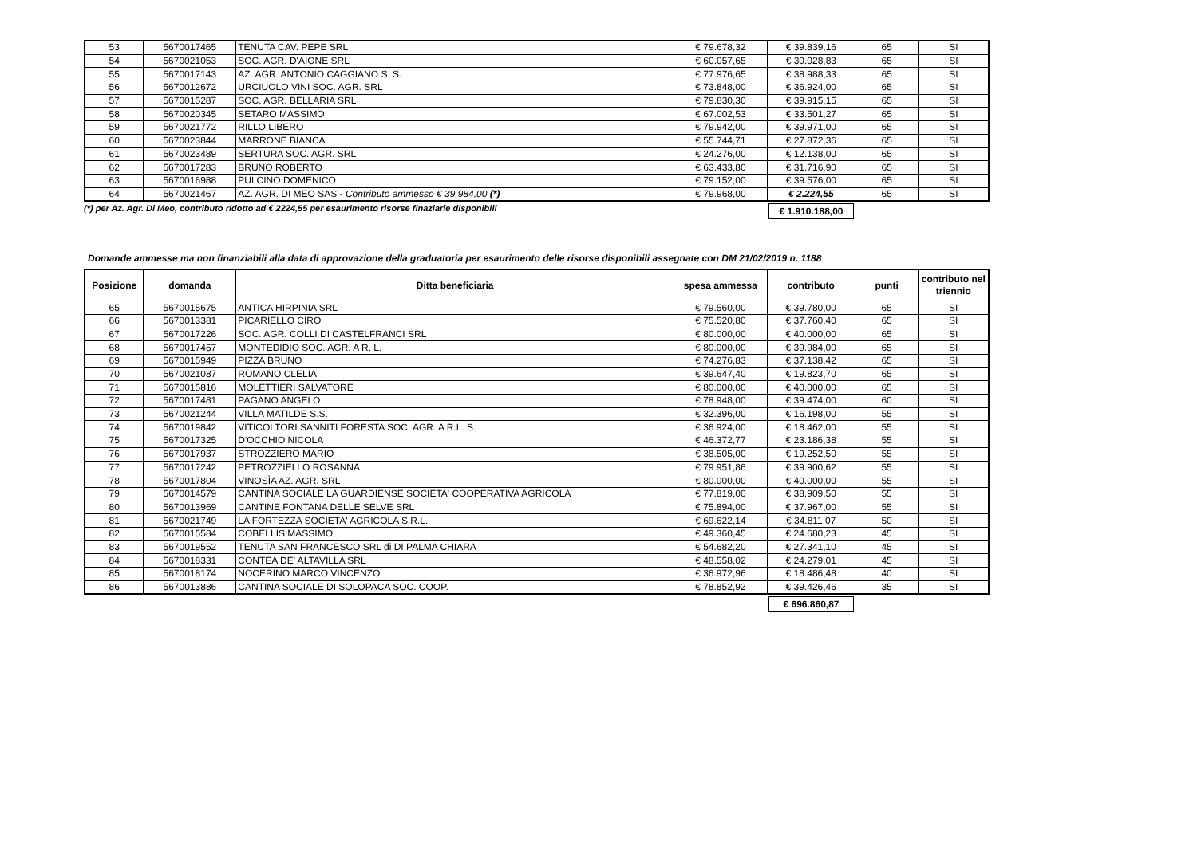| 53 | 5670017465 | TENUTA CAV. PEPE SRL | € 79.678,32 | € 39.839,16 | 65 | SI |
| 54 | 5670021053 | SOC. AGR. D'AIONE SRL | € 60.057,65 | € 30.028,83 | 65 | SI |
| 55 | 5670017143 | AZ. AGR. ANTONIO CAGGIANO S. S. | € 77.976,65 | € 38.988,33 | 65 | SI |
| 56 | 5670012672 | URCIUOLO VINI SOC. AGR. SRL | € 73.848,00 | € 36.924,00 | 65 | SI |
| 57 | 5670015287 | SOC. AGR. BELLARIA SRL | € 79.830,30 | € 39.915,15 | 65 | SI |
| 58 | 5670020345 | SETARO MASSIMO | € 67.002,53 | € 33.501,27 | 65 | SI |
| 59 | 5670021772 | RILLO LIBERO | € 79.942,00 | € 39.971,00 | 65 | SI |
| 60 | 5670023844 | MARRONE BIANCA | € 55.744,71 | € 27.872,36 | 65 | SI |
| 61 | 5670023489 | SERTURA SOC. AGR. SRL | € 24.276,00 | € 12.138,00 | 65 | SI |
| 62 | 5670017283 | BRUNO ROBERTO | € 63.433,80 | € 31.716,90 | 65 | SI |
| 63 | 5670016988 | PULCINO DOMENICO | € 79.152,00 | € 39.576,00 | 65 | SI |
| 64 | 5670021467 | AZ. AGR. DI MEO SAS - Contributo ammesso € 39.984,00 (*) | € 79.968,00 | € 2.224,55 | 65 | SI |
(*) per Az. Agr. Di Meo, contributo ridotto ad € 2224,55 per esaurimento risorse finaziarie disponibili € 1.910.188,00
Domande ammesse ma non finanziabili alla data di approvazione della graduatoria per esaurimento delle risorse disponibili assegnate con DM 21/02/2019 n. 1188
| Posizione | domanda | Ditta beneficiaria | spesa ammessa | contributo | punti | contributo nel triennio |
| --- | --- | --- | --- | --- | --- | --- |
| 65 | 5670015675 | ANTICA HIRPINIA SRL | € 79.560,00 | € 39.780,00 | 65 | SI |
| 66 | 5670013381 | PICARIELLO CIRO | € 75.520,80 | € 37.760,40 | 65 | SI |
| 67 | 5670017226 | SOC. AGR. COLLI DI CASTELFRANCI SRL | € 80.000,00 | € 40.000,00 | 65 | SI |
| 68 | 5670017457 | MONTEDIDIO SOC. AGR. A R. L. | € 80.000,00 | € 39.984,00 | 65 | SI |
| 69 | 5670015949 | PIZZA BRUNO | € 74.276,83 | € 37.138,42 | 65 | SI |
| 70 | 5670021087 | ROMANO CLELIA | € 39.647,40 | € 19.823,70 | 65 | SI |
| 71 | 5670015816 | MOLETTIERI SALVATORE | € 80.000,00 | € 40.000,00 | 65 | SI |
| 72 | 5670017481 | PAGANO ANGELO | € 78.948,00 | € 39.474,00 | 60 | SI |
| 73 | 5670021244 | VILLA MATILDE S.S. | € 32.396,00 | € 16.198,00 | 55 | SI |
| 74 | 5670019842 | VITICOLTORI SANNITI FORESTA SOC. AGR. A R.L. S. | € 36.924,00 | € 18.462,00 | 55 | SI |
| 75 | 5670017325 | D'OCCHIO NICOLA | € 46.372,77 | € 23.186,38 | 55 | SI |
| 76 | 5670017937 | STROZZIERO MARIO | € 38.505,00 | € 19.252,50 | 55 | SI |
| 77 | 5670017242 | PETROZZIELLO ROSANNA | € 79.951,86 | € 39.900,62 | 55 | SI |
| 78 | 5670017804 | VINOSÌA AZ. AGR. SRL | € 80.000,00 | € 40.000,00 | 55 | SI |
| 79 | 5670014579 | CANTINA SOCIALE LA GUARDIENSE SOCIETA' COOPERATIVA AGRICOLA | € 77.819,00 | € 38.909,50 | 55 | SI |
| 80 | 5670013969 | CANTINE FONTANA DELLE SELVE SRL | € 75.894,00 | € 37.967,00 | 55 | SI |
| 81 | 5670021749 | LA FORTEZZA SOCIETA' AGRICOLA S.R.L. | € 69.622,14 | € 34.811,07 | 50 | SI |
| 82 | 5670015584 | COBELLIS MASSIMO | € 49.360,45 | € 24.680,23 | 45 | SI |
| 83 | 5670019552 | TENUTA SAN FRANCESCO SRL di DI PALMA CHIARA | € 54.682,20 | € 27.341,10 | 45 | SI |
| 84 | 5670018331 | CONTEA DE' ALTAVILLA SRL | € 48.558,02 | € 24.279,01 | 45 | SI |
| 85 | 5670018174 | NOCERINO MARCO VINCENZO | € 36.972,96 | € 18.486,48 | 40 | SI |
| 86 | 5670013886 | CANTINA SOCIALE DI SOLOPACA SOC. COOP. | € 78.852,92 | € 39.426,46 | 35 | SI |
€ 696.860,87